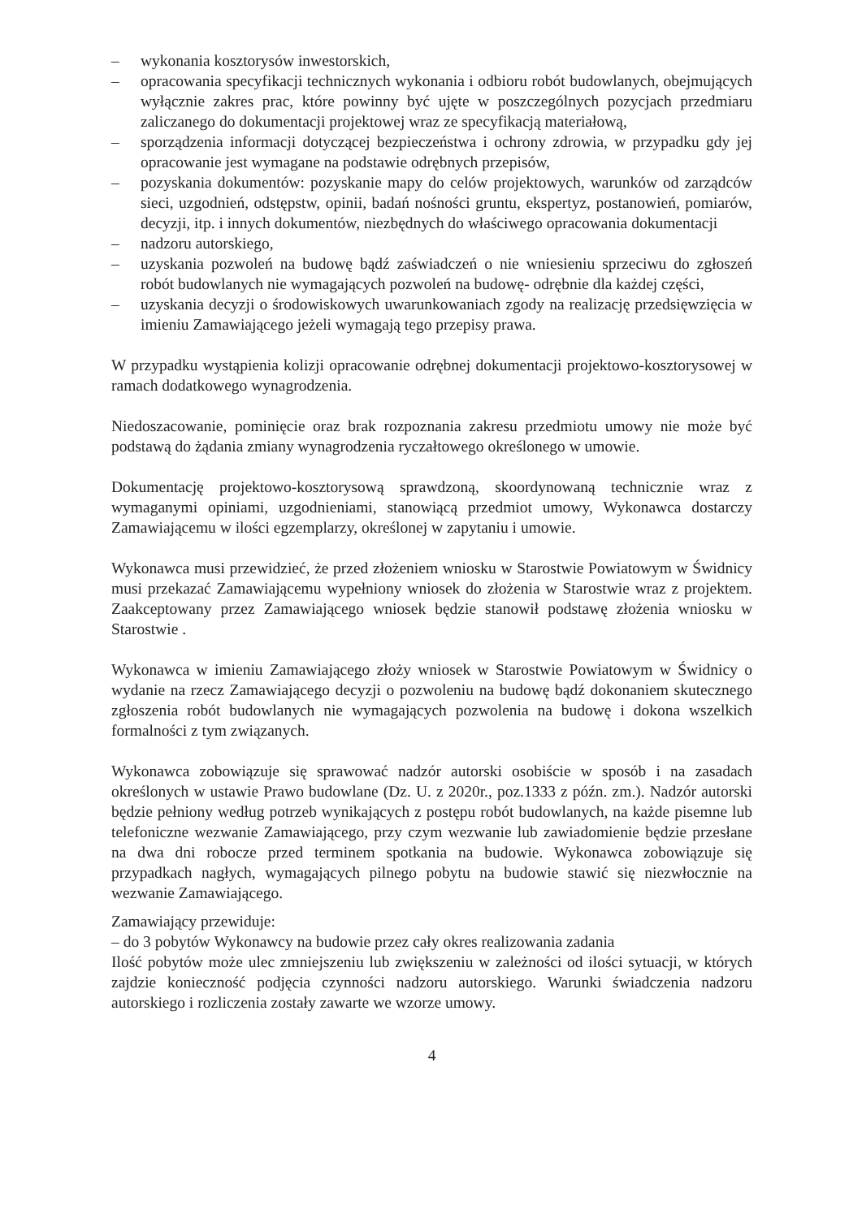– wykonania kosztorysów inwestorskich,
– opracowania specyfikacji technicznych wykonania i odbioru robót budowlanych, obejmujących wyłącznie zakres prac, które powinny być ujęte w poszczególnych pozycjach przedmiaru zaliczanego do dokumentacji projektowej wraz ze specyfikacją materiałową,
– sporządzenia informacji dotyczącej bezpieczeństwa i ochrony zdrowia, w przypadku gdy jej opracowanie jest wymagane na podstawie odrębnych przepisów,
– pozyskania dokumentów: pozyskanie mapy do celów projektowych, warunków od zarządców sieci, uzgodnień, odstępstw, opinii, badań nośności gruntu, ekspertyz, postanowień, pomiarów, decyzji, itp. i innych dokumentów, niezbędnych do właściwego opracowania dokumentacji
– nadzoru autorskiego,
– uzyskania pozwoleń na budowę bądź zaświadczeń o nie wniesieniu sprzeciwu do zgłoszeń robót budowlanych nie wymagających pozwoleń na budowę- odrębnie dla każdej części,
– uzyskania decyzji o środowiskowych uwarunkowaniach zgody na realizację przedsięwzięcia w imieniu Zamawiającego jeżeli wymagają tego przepisy prawa.
W przypadku wystąpienia kolizji opracowanie odrębnej dokumentacji projektowo-kosztorysowej w ramach dodatkowego wynagrodzenia.
Niedoszacowanie, pominięcie oraz brak rozpoznania zakresu przedmiotu umowy nie może być podstawą do żądania zmiany wynagrodzenia ryczałtowego określonego w umowie.
Dokumentację projektowo-kosztorysową sprawdzoną, skoordynowaną technicznie wraz z wymaganymi opiniami, uzgodnieniami, stanowiącą przedmiot umowy, Wykonawca dostarczy Zamawiającemu w ilości egzemplarzy, określonej w zapytaniu i umowie.
Wykonawca musi przewidzieć, że przed złożeniem wniosku w Starostwie Powiatowym w Świdnicy musi przekazać Zamawiającemu wypełniony wniosek do złożenia w Starostwie wraz z projektem. Zaakceptowany przez Zamawiającego wniosek będzie stanowił podstawę złożenia wniosku w Starostwie .
Wykonawca w imieniu Zamawiającego złoży wniosek w Starostwie Powiatowym w Świdnicy o wydanie na rzecz Zamawiającego decyzji o pozwoleniu na budowę bądź dokonaniem skutecznego zgłoszenia robót budowlanych nie wymagających pozwolenia na budowę i dokona wszelkich formalności z tym związanych.
Wykonawca zobowiązuje się sprawować nadzór autorski osobiście w sposób i na zasadach określonych w ustawie Prawo budowlane (Dz. U. z 2020r., poz.1333 z późn. zm.). Nadzór autorski będzie pełniony według potrzeb wynikających z postępu robót budowlanych, na każde pisemne lub telefoniczne wezwanie Zamawiającego, przy czym wezwanie lub zawiadomienie będzie przesłane na dwa dni robocze przed terminem spotkania na budowie. Wykonawca zobowiązuje się przypadkach nagłych, wymagających pilnego pobytu na budowie stawić się niezwłocznie na wezwanie Zamawiającego.
Zamawiający przewiduje:
– do 3 pobytów Wykonawcy na budowie przez cały okres realizowania zadania
Ilość pobytów może ulec zmniejszeniu lub zwiększeniu w zależności od ilości sytuacji, w których zajdzie konieczność podjęcia czynności nadzoru autorskiego. Warunki świadczenia nadzoru autorskiego i rozliczenia zostały zawarte we wzorze umowy.
4